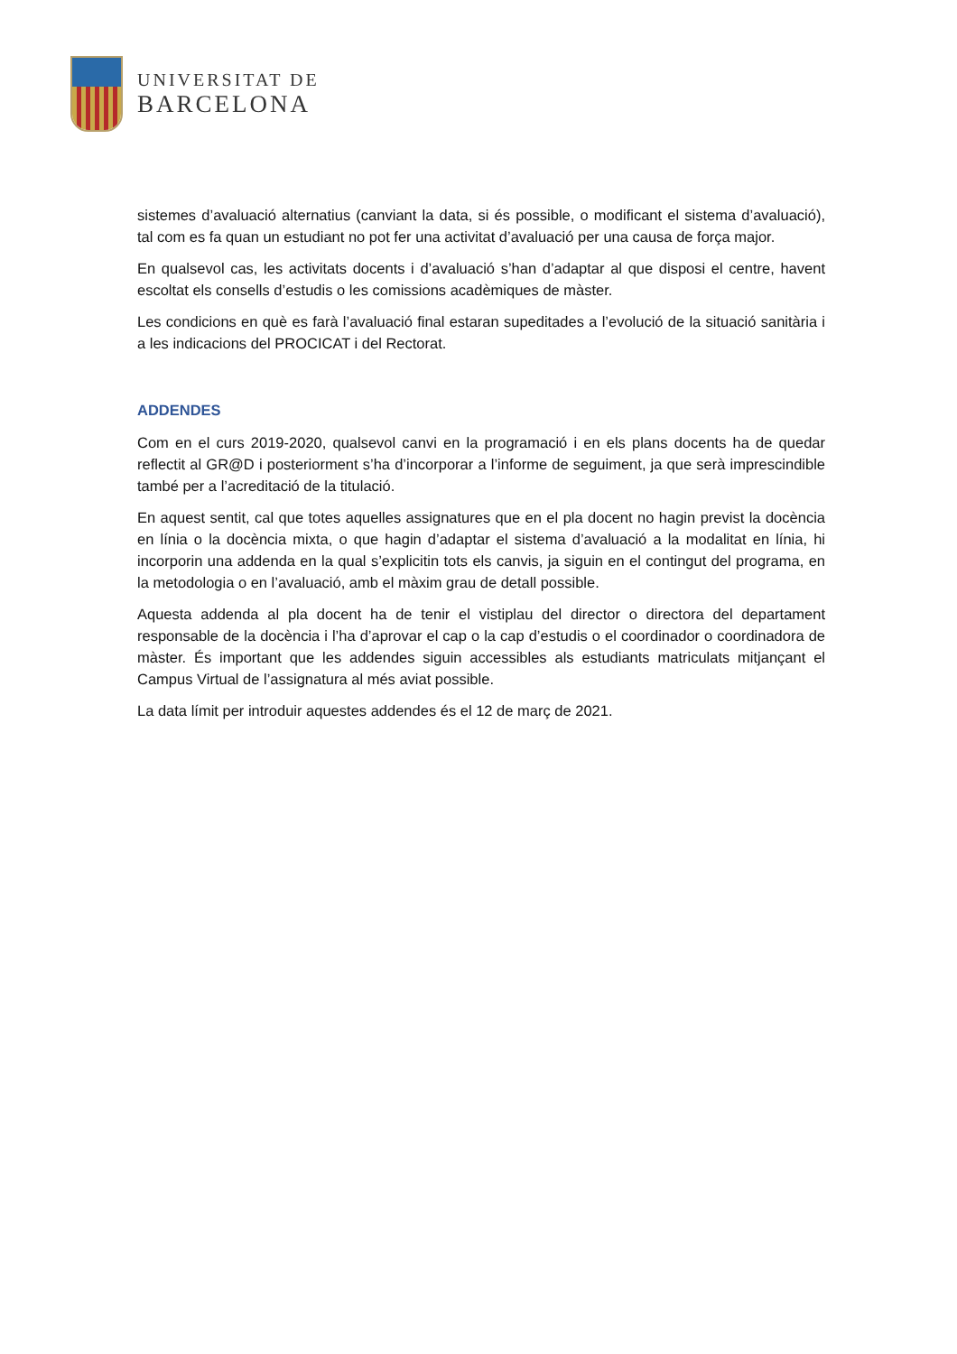UNIVERSITAT DE
BARCELONA
sistemes d’avaluació alternatius (canviant la data, si és possible, o modificant el sistema d’avaluació), tal com es fa quan un estudiant no pot fer una activitat d’avaluació per una causa de força major.
En qualsevol cas, les activitats docents i d’avaluació s’han d’adaptar al que disposi el centre, havent escoltat els consells d’estudis o les comissions acadèmiques de màster.
Les condicions en què es farà l’avaluació final estaran supeditades a l’evolució de la situació sanitària i a les indicacions del PROCICAT i del Rectorat.
ADDENDES
Com en el curs 2019-2020, qualsevol canvi en la programació i en els plans docents ha de quedar reflectit al GR@D i posteriorment s’ha d’incorporar a l’informe de seguiment, ja que serà imprescindible també per a l’acreditació de la titulació.
En aquest sentit, cal que totes aquelles assignatures que en el pla docent no hagin previst la docència en línia o la docència mixta, o que hagin d’adaptar el sistema d’avaluació a la modalitat en línia, hi incorporin una addenda en la qual s’explicitin tots els canvis, ja siguin en el contingut del programa, en la metodologia o en l’avaluació, amb el màxim grau de detall possible.
Aquesta addenda al pla docent ha de tenir el vistiplau del director o directora del departament responsable de la docència i l’ha d’aprovar el cap o la cap d’estudis o el coordinador o coordinadora de màster. És important que les addendes siguin accessibles als estudiants matriculats mitjançant el Campus Virtual de l’assignatura al més aviat possible.
La data límit per introduir aquestes addendes és el 12 de març de 2021.